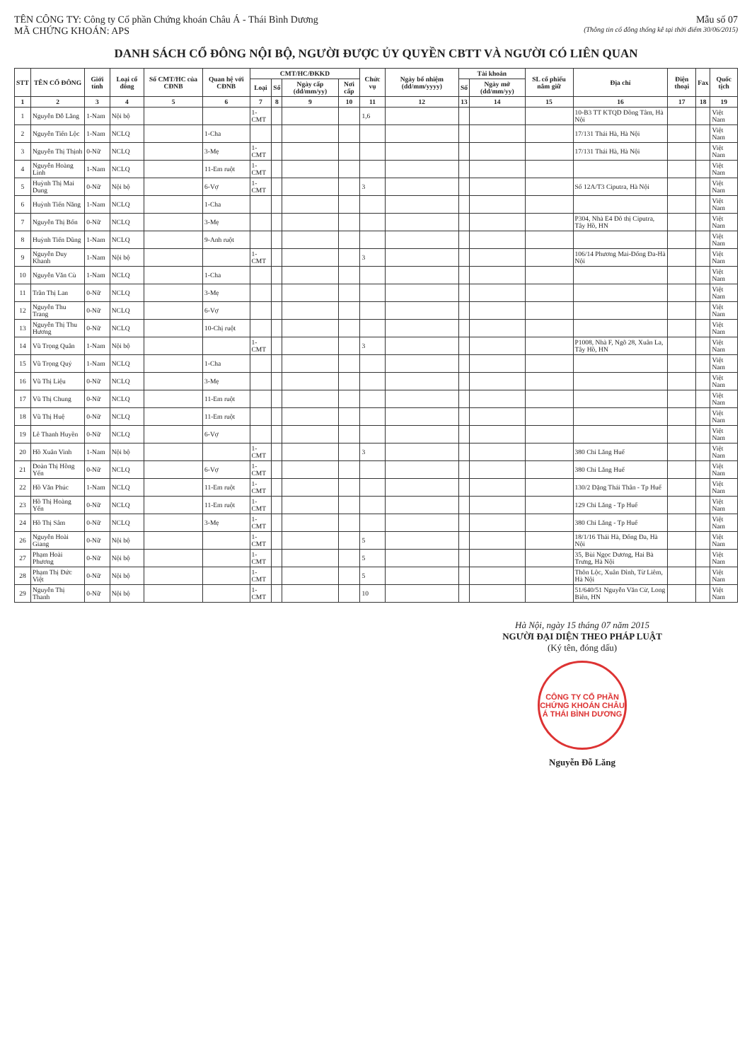TÊN CÔNG TY: Công ty Cổ phần Chứng khoán Châu Á - Thái Bình Dương
MÃ CHỨNG KHOÁN: APS
Mẫu số 07
(Thông tin cổ đông thống kê tại thời điểm 30/06/2015)
DANH SÁCH CỔ ĐÔNG NỘI BỘ, NGƯỜI ĐƯỢC ỦY QUYỀN CBTT VÀ NGƯỜI CÓ LIÊN QUAN
| STT | TÊN CỔ ĐÔNG | Giới tính | Loại cổ đông | Số CMT/HC của CĐNB | Quan hệ với CĐNB | CMT/HC/ĐKKD | | | | Chức vụ | Ngày bổ nhiệm (dd/mm/yyyy) | Tài khoản | | SL cổ phiếu nắm giữ | Địa chỉ | Điện thoại | Fax | Quốc tịch |
| --- | --- | --- | --- | --- | --- | --- | --- | --- | --- | --- | --- | --- | --- | --- | --- | --- | --- | --- |
| | | | | | | Loại | Số | Ngày cấp (dd/mm/yy) | Nơi cấp | | | Số | Ngày mở (dd/mm/yy) | | | | | |
| 1 | 2 | 3 | 4 | 5 | 6 | 7 | 8 | 9 | 10 | 11 | 12 | 13 | 14 | 15 | 16 | 17 | 18 | 19 |
| 1 | Nguyễn Đỗ Lăng | 1-Nam | Nội bộ | | | 1-CMT | | | | 1,6 | | | | | 10-B3 TT KTQD Đồng Tâm, Hà Nội | | | Việt Nam |
| 2 | Nguyễn Tiến Lộc | 1-Nam | NCLQ | | 1-Cha | | | | | | | | | | 17/131 Thái Hà, Hà Nội | | | Việt Nam |
| 3 | Nguyễn Thị Thịnh | 0-Nữ | NCLQ | | 3-Mẹ | 1-CMT | | | | | | | | | 17/131 Thái Hà, Hà Nội | | | Việt Nam |
| 4 | Nguyễn Hoàng Linh | 1-Nam | NCLQ | | 11-Em ruột | 1-CMT | | | | | | | | | | | | Việt Nam |
| 5 | Huỳnh Thị Mai Dung | 0-Nữ | Nội bộ | | 6-Vợ | 1-CMT | | | | 3 | | | | | Số 12A/T3 Ciputra, Hà Nội | | | Việt Nam |
| 6 | Huỳnh Tiến Năng | 1-Nam | NCLQ | | 1-Cha | | | | | | | | | | | | | Việt Nam |
| 7 | Nguyễn Thị Bốn | 0-Nữ | NCLQ | | 3-Mẹ | | | | | | | | | | P304, Nhà E4 Đô thị Ciputra, Tây Hồ, HN | | | Việt Nam |
| 8 | Huỳnh Tiến Dũng | 1-Nam | NCLQ | | 9-Anh ruột | | | | | | | | | | | | | Việt Nam |
| 9 | Nguyễn Duy Khanh | 1-Nam | Nội bộ | | | 1-CMT | | | | 3 | | | | | 106/14 Phương Mai-Đống Đa-Hà Nội | | | Việt Nam |
| 10 | Nguyễn Văn Cù | 1-Nam | NCLQ | | 1-Cha | | | | | | | | | | | | | Việt Nam |
| 11 | Trần Thị Lan | 0-Nữ | NCLQ | | 3-Mẹ | | | | | | | | | | | | | Việt Nam |
| 12 | Nguyễn Thu Trang | 0-Nữ | NCLQ | | 6-Vợ | | | | | | | | | | | | | Việt Nam |
| 13 | Nguyễn Thị Thu Hương | 0-Nữ | NCLQ | | 10-Chị ruột | | | | | | | | | | | | | Việt Nam |
| 14 | Vũ Trọng Quân | 1-Nam | Nội bộ | | | 1-CMT | | | | 3 | | | | | P1008, Nhà F, Ngõ 28, Xuân La, Tây Hồ, HN | | | Việt Nam |
| 15 | Vũ Trọng Quý | 1-Nam | NCLQ | | 1-Cha | | | | | | | | | | | | | Việt Nam |
| 16 | Vũ Thị Liệu | 0-Nữ | NCLQ | | 3-Mẹ | | | | | | | | | | | | | Việt Nam |
| 17 | Vũ Thị Chung | 0-Nữ | NCLQ | | 11-Em ruột | | | | | | | | | | | | | Việt Nam |
| 18 | Vũ Thị Huệ | 0-Nữ | NCLQ | | 11-Em ruột | | | | | | | | | | | | | Việt Nam |
| 19 | Lê Thanh Huyền | 0-Nữ | NCLQ | | 6-Vợ | | | | | | | | | | | | | Việt Nam |
| 20 | Hồ Xuân Vinh | 1-Nam | Nội bộ | | | 1-CMT | | | | 3 | | | | | 380 Chi Lăng Huế | | | Việt Nam |
| 21 | Đoàn Thị Hồng Yến | 0-Nữ | NCLQ | | 6-Vợ | 1-CMT | | | | | | | | | 380 Chi Lăng Huế | | | Việt Nam |
| 22 | Hồ Văn Phúc | 1-Nam | NCLQ | | 11-Em ruột | 1-CMT | | | | | | | | | 130/2 Đặng Thái Thân - Tp Huế | | | Việt Nam |
| 23 | Hồ Thị Hoàng Yến | 0-Nữ | NCLQ | | 11-Em ruột | 1-CMT | | | | | | | | | 129 Chi Lăng - Tp Huế | | | Việt Nam |
| 24 | Hồ Thị Sâm | 0-Nữ | NCLQ | | 3-Mẹ | 1-CMT | | | | | | | | | 380 Chi Lăng - Tp Huế | | | Việt Nam |
| 26 | Nguyễn Hoài Giang | 0-Nữ | Nội bộ | | | 1-CMT | | | | 5 | | | | | 18/1/16 Thái Hà, Đống Đa, Hà Nội | | | Việt Nam |
| 27 | Phạm Hoài Phương | 0-Nữ | Nội bộ | | | 1-CMT | | | | 5 | | | | | 35, Bùi Ngọc Dương, Hai Bà Trưng, Hà Nội | | | Việt Nam |
| 28 | Phạm Thị Đức Việt | 0-Nữ | Nội bộ | | | 1-CMT | | | | 5 | | | | | Thôn Lộc, Xuân Đỉnh, Từ Liêm, Hà Nội | | | Việt Nam |
| 29 | Nguyễn Thị Thanh | 0-Nữ | Nội bộ | | | 1-CMT | | | | 10 | | | | | 51/640/51 Nguyễn Văn Cừ, Long Biên, HN | | | Việt Nam |
Hà Nội, ngày 15 tháng 07 năm 2015
NGƯỜI ĐẠI DIỆN THEO PHÁP LUẬT
(Ký tên, đóng dấu)
CÔNG TY CỔ PHẦN CHỨNG KHOÁN CHÂU Á THÁI BÌNH DƯƠNG
Nguyễn Đỗ Lăng